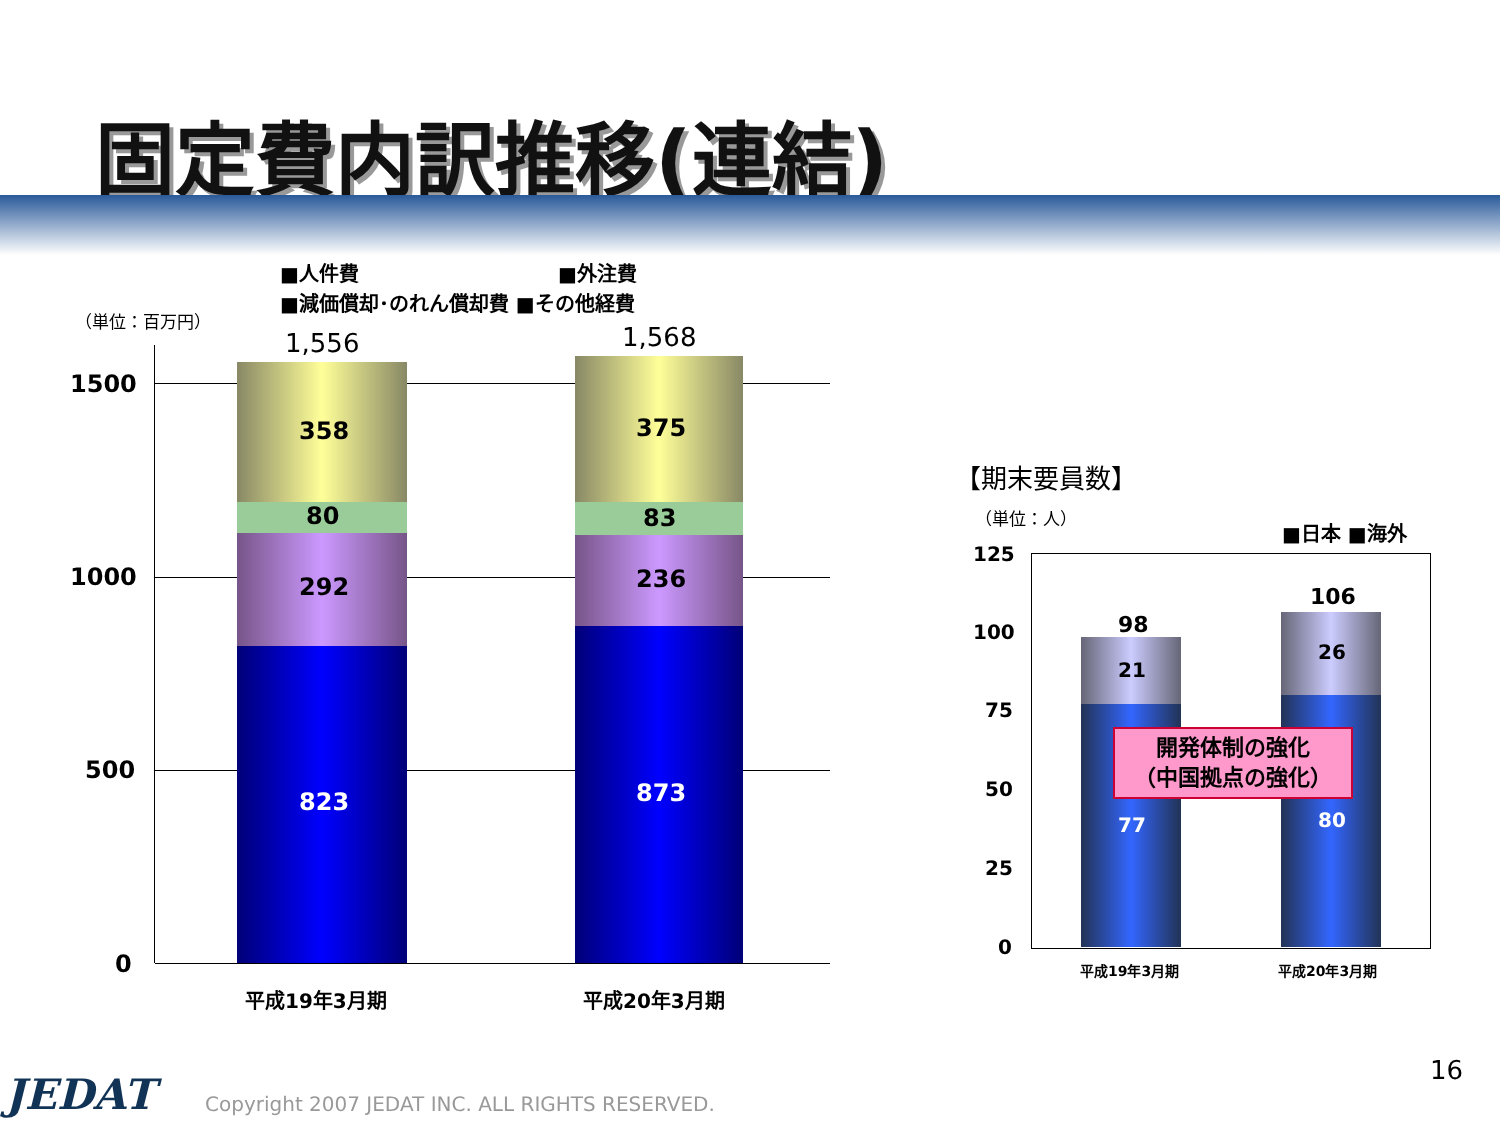固定費内訳推移(連結)
■人件費 ■外注費
■減価償却･のれん償却費 ■その他経費
（単位：百万円）
1500
1000
500
0
1,556 1,568
358
80
292
823
375
83
236
873
平成19年3月期 平成20年3月期
【期末要員数】
（単位：人）
■日本 ■海外
125
100
75
50
25
0
98
106
21
26
77 80
開発体制の強化
（中国拠点の強化）
平成19年3月期 平成20年3月期
16
JEDAT Copyright 2007 JEDAT INC. ALL RIGHTS RESERVED.